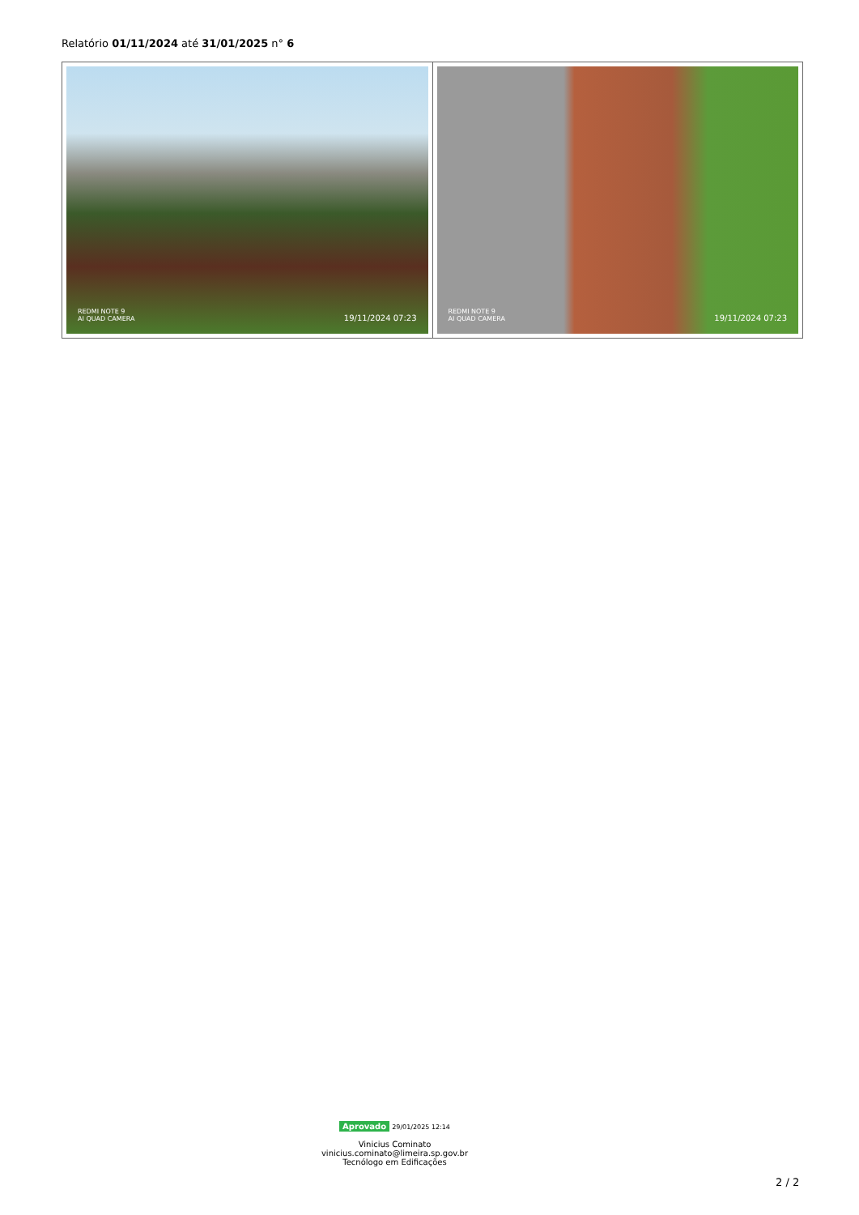Relatório 01/11/2024 até 31/01/2025 n° 6
| REDMI NOTE 9 AI QUAD CAMERA 19/11/2024 07:23 | REDMI NOTE 9 AI QUAD CAMERA 19/11/2024 07:23 |
Aprovado 29/01/2025 12:14
Vinicius Cominato
vinicius.cominato@limeira.sp.gov.br
Tecnólogo em Edificações
2 / 2